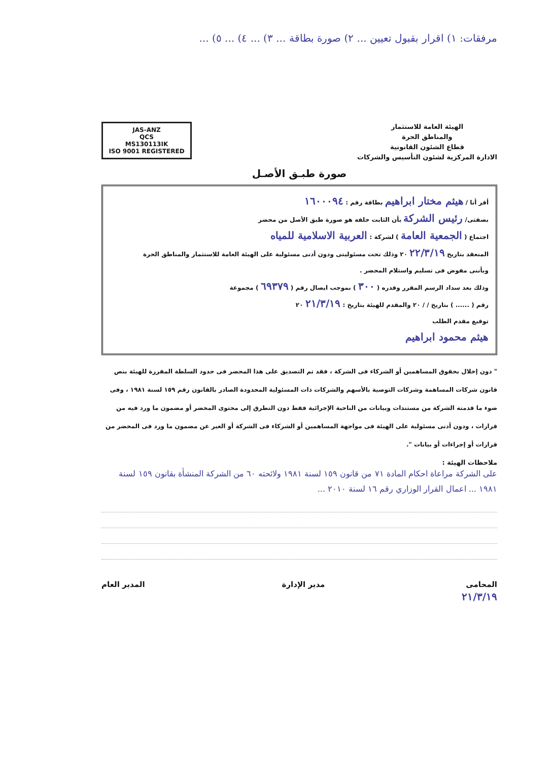مرفقات: ١) اقرار بقبول تعيين ... ٢) صورة بطاقة ... ٣) ... ٤) ... ٥) ...
الهيئة العامة للاستثمار
والمناطق الحرة
قطاع الشئون القانونية
الادارة المركزية لشئون التأسيس والشركات
JAS-ANZ
QCS
MS130113IK
ISO 9001 REGISTERED
صورة طبـق الأصـل
أقر أنا / هيثم مختار ابراهيم بطاقة رقم : ١٦٠٠٠٩٤
بصفتى/ رئيس الشركة بأن الثابت خلفه هو صورة طبق الأصل من محضر
اجتماع ( الجمعية العامة ) لشركة : العربية الاسلامية للمياه
المنعقد بتاريخ ٢٢/٣/١٩ ٢٠ وذلك تحت مسئوليتى ودون أدنى مسئولية على الهيئة العامة للاستثمار والمناطق الحرة
وبأننى مفوض فى تسليم واستلام المحضر .
وذلك بعد سداد الرسم المقرر وقدره ( ٣٠٠ ) بموجب ايصال رقم ( ٦٩٣٧٩ ) مجموعة
رقم ( ...... ) بتاريخ / / ٢٠ والمقدم للهيئة بتاريخ : ٢١/٣/١٩ ٢٠
توقيع مقدم الطلب
هيثم محمود ابراهيم
" دون إخلال بحقوق المساهمين أو الشركاء فى الشركة ، فقد تم التصديق على هذا المحضر فى حدود السلطة المقررة للهيئة بنص قانون شركات المساهمة وشركات التوصية بالأسهم والشركات ذات المسئولية المحدودة الصادر بالقانون رقم ١٥٩ لسنة ١٩٨١ ، وفى ضوء ما قدمته الشركة من مستندات وبيانات من الناحية الإجرائية فقط دون التطرق إلى محتوى المحضر أو مضمون ما ورد فيه من قرارات ، ودون أدنى مسئولية على الهيئة فى مواجهة المساهمين أو الشركاء فى الشركة أو الغير عن مضمون ما ورد فى المحضر من قرارات أو إجراءات أو بيانات ".
ملاحظات الهيئة :
على الشركة مراعاة احكام المادة ٧١ من قانون ١٥٩ لسنة ١٩٨١ ولائحته ٦٠ من الشركة المنشأة بقانون ١٥٩ لسنة ١٩٨١ ... اعمال القرار الوزاري رقم ١٦ لسنة ٢٠١٠ ...
المحامى
٢١/٣/١٩
مدير الإدارة المدير العام